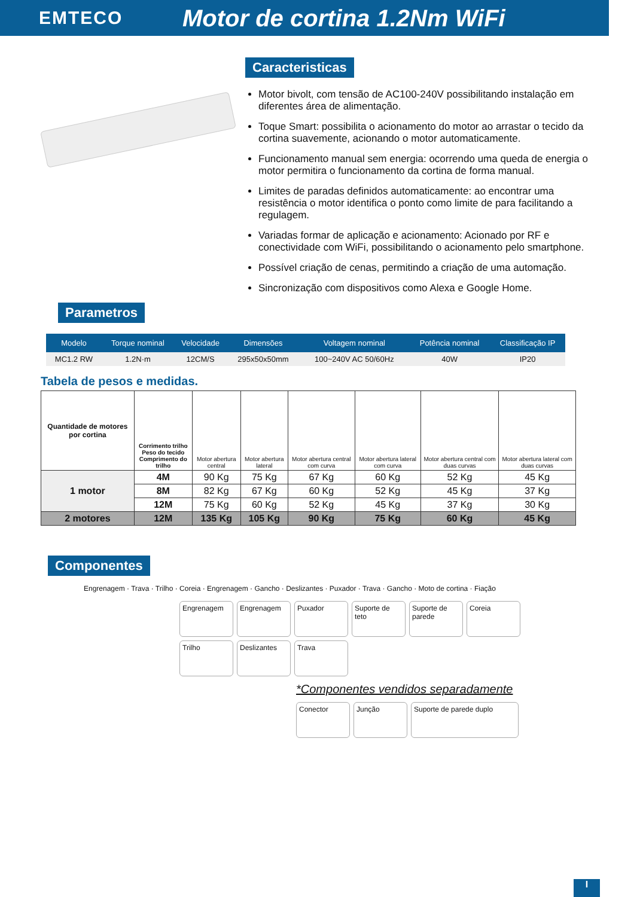EMTECO
Motor de cortina 1.2Nm WiFi
Caracteristicas
Motor bivolt, com tensão de AC100-240V possibilitando instalação em diferentes área de alimentação.
Toque Smart: possibilita o acionamento do motor ao arrastar o tecido da cortina suavemente, acionando o motor automaticamente.
Funcionamento manual sem energia: ocorrendo uma queda de energia o motor permitira o funcionamento da cortina de forma manual.
Limites de paradas definidos automaticamente: ao encontrar uma resistência o motor identifica o ponto como limite de para facilitando a regulagem.
Variadas formar de aplicação e acionamento: Acionado por RF e conectividade com WiFi, possibilitando o acionamento pelo smartphone.
Possível criação de cenas, permitindo a criação de uma automação.
Sincronização com dispositivos como Alexa e Google Home.
Parametros
| Modelo | Torque nominal | Velocidade | Dimensões | Voltagem nominal | Potência nominal | Classificação IP |
| --- | --- | --- | --- | --- | --- | --- |
| MC1.2 RW | 1.2N·m | 12CM/S | 295x50x50mm | 100~240V AC 50/60Hz | 40W | IP20 |
Tabela de pesos e medidas.
| Quantidade de motores por cortina | Corrimento trilho Peso do tecido Comprimento do trilho | Motor abertura central | Motor abertura lateral | Motor abertura central com curva | Motor abertura lateral com curva | Motor abertura central com duas curvas | Motor abertura lateral com duas curvas |
| --- | --- | --- | --- | --- | --- | --- | --- |
| 1 motor | 4M | 90 Kg | 75 Kg | 67 Kg | 60 Kg | 52 Kg | 45 Kg |
| | 8M | 82 Kg | 67 Kg | 60 Kg | 52 Kg | 45 Kg | 37 Kg |
| | 12M | 75 Kg | 60 Kg | 52 Kg | 45 Kg | 37 Kg | 30 Kg |
| 2 motores | 12M | 135 Kg | 105 Kg | 90 Kg | 75 Kg | 60 Kg | 45 Kg |
Componentes
Engrenagem · Trava · Trilho · Coreia · Engrenagem · Gancho · Deslizantes · Puxador · Trava · Gancho · Moto de cortina · Fiação
Engrenagem
Engrenagem
Puxador
Suporte de teto
Suporte de parede
Coreia
Trilho
Deslizantes
Trava
*Componentes vendidos separadamente
Conector
Junção
Suporte de parede duplo
I